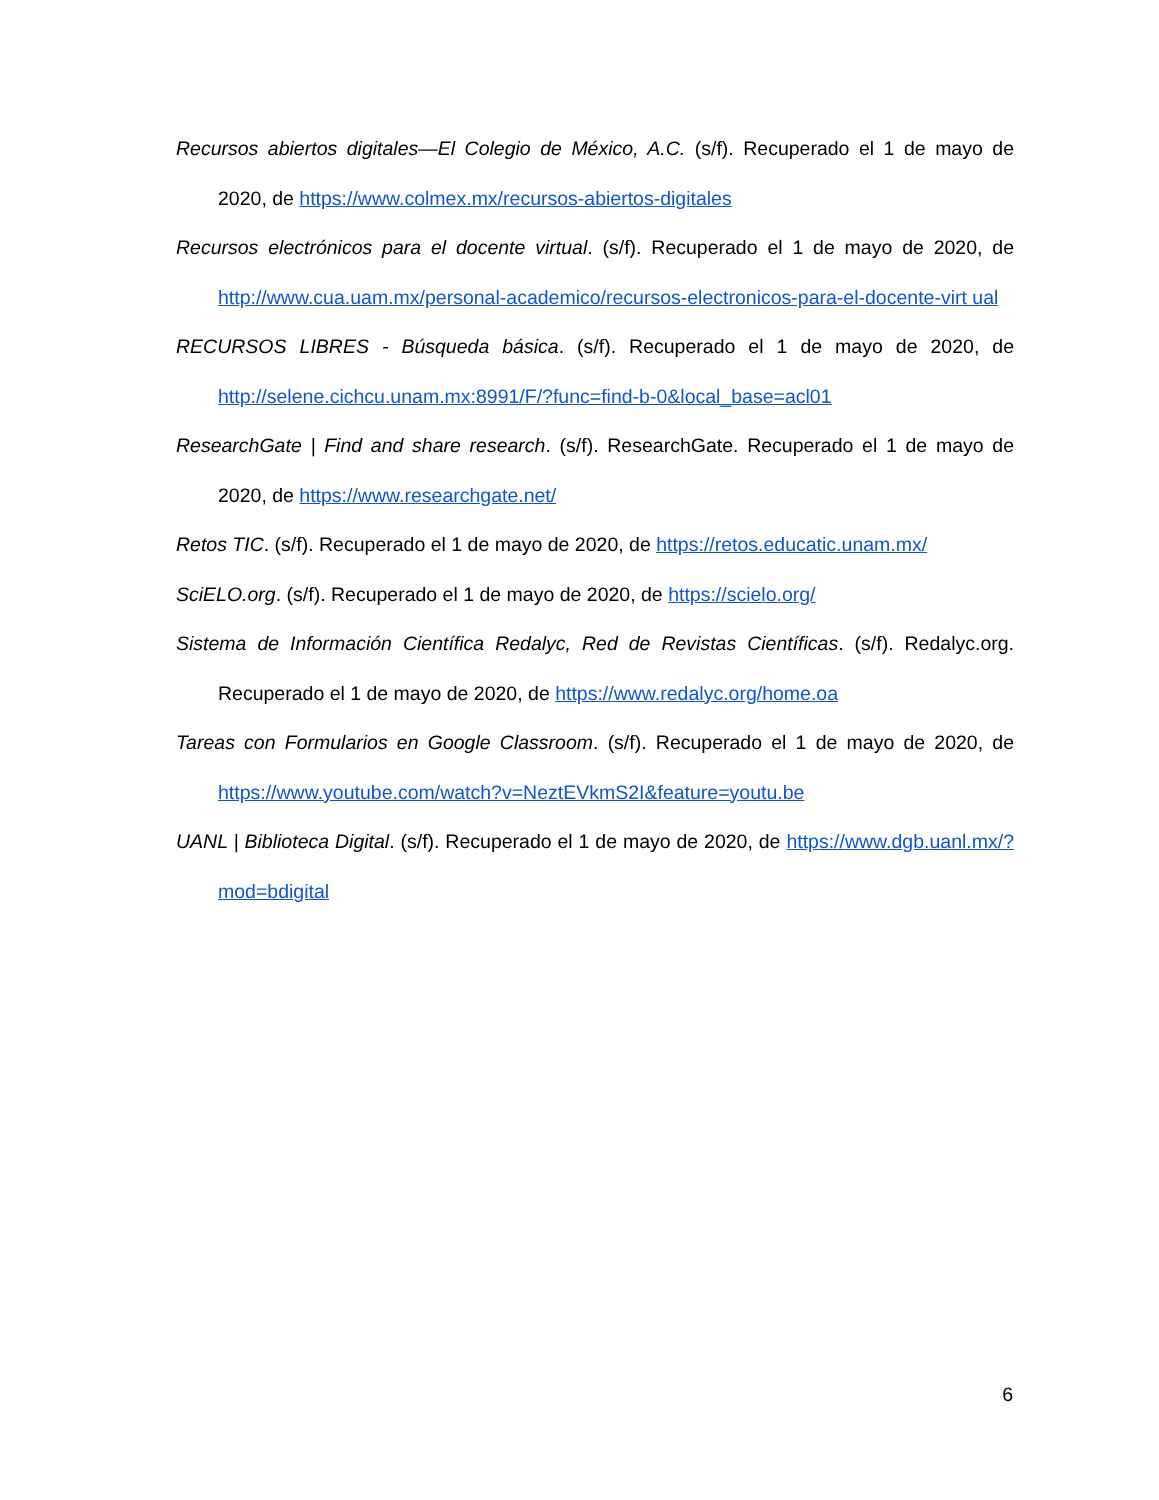Recursos abiertos digitales—El Colegio de México, A.C. (s/f). Recuperado el 1 de mayo de 2020, de https://www.colmex.mx/recursos-abiertos-digitales
Recursos electrónicos para el docente virtual. (s/f). Recuperado el 1 de mayo de 2020, de http://www.cua.uam.mx/personal-academico/recursos-electronicos-para-el-docente-virt ual
RECURSOS LIBRES - Búsqueda básica. (s/f). Recuperado el 1 de mayo de 2020, de http://selene.cichcu.unam.mx:8991/F/?func=find-b-0&local_base=acl01
ResearchGate | Find and share research. (s/f). ResearchGate. Recuperado el 1 de mayo de 2020, de https://www.researchgate.net/
Retos TIC. (s/f). Recuperado el 1 de mayo de 2020, de https://retos.educatic.unam.mx/
SciELO.org. (s/f). Recuperado el 1 de mayo de 2020, de https://scielo.org/
Sistema de Información Científica Redalyc, Red de Revistas Científicas. (s/f). Redalyc.org. Recuperado el 1 de mayo de 2020, de https://www.redalyc.org/home.oa
Tareas con Formularios en Google Classroom. (s/f). Recuperado el 1 de mayo de 2020, de https://www.youtube.com/watch?v=NeztEVkmS2I&feature=youtu.be
UANL | Biblioteca Digital. (s/f). Recuperado el 1 de mayo de 2020, de https://www.dgb.uanl.mx/?mod=bdigital
6